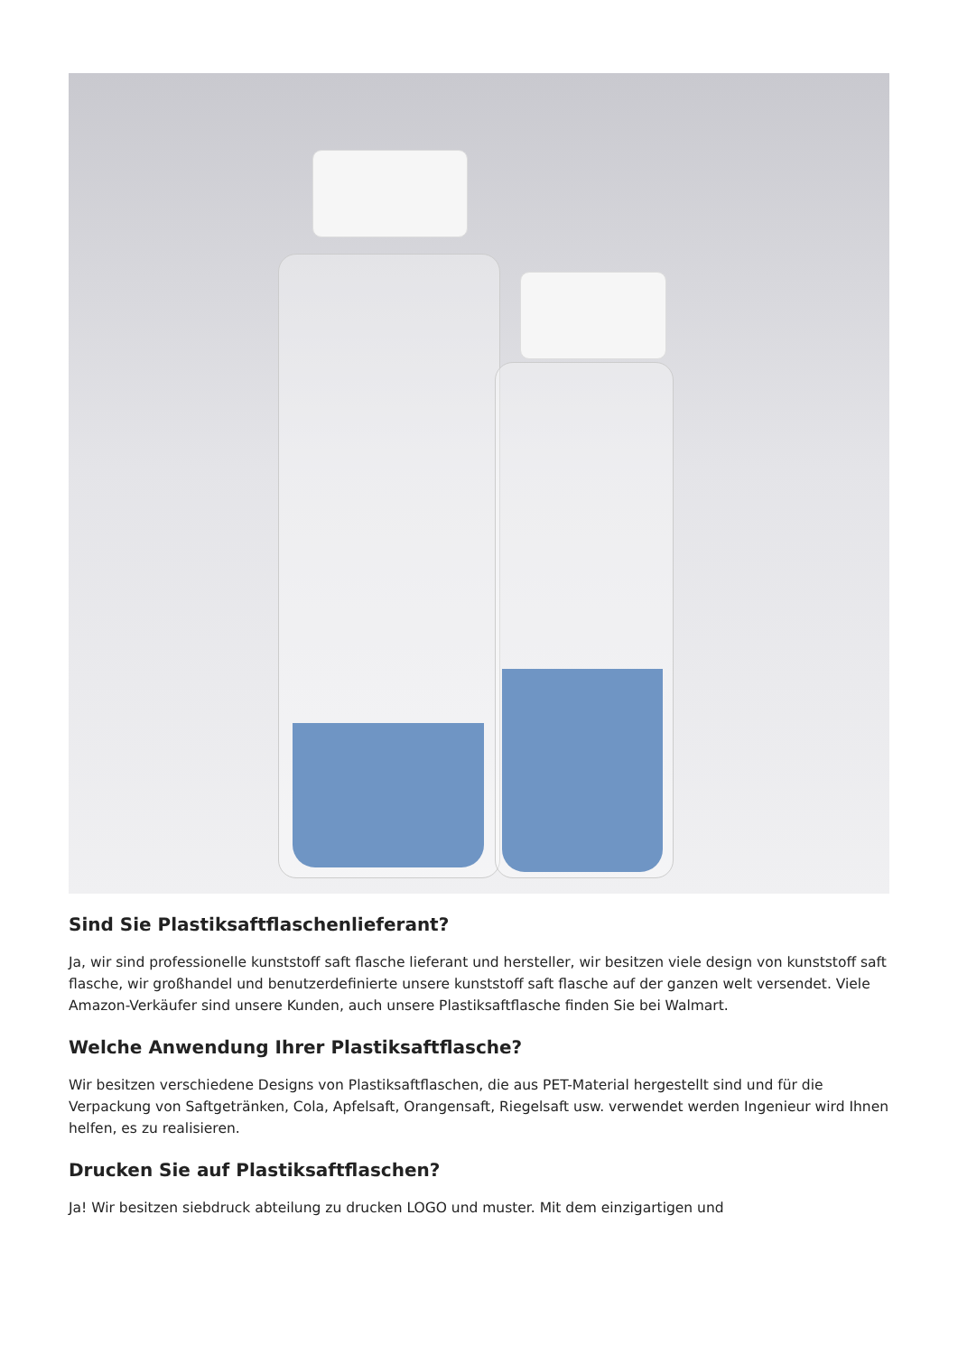Sind Sie Plastiksaftflaschenlieferant?
Ja, wir sind professionelle kunststoff saft flasche lieferant und hersteller, wir besitzen viele design von kunststoff saft flasche, wir großhandel und benutzerdefinierte unsere kunststoff saft flasche auf der ganzen welt versendet. Viele Amazon-Verkäufer sind unsere Kunden, auch unsere Plastiksaftflasche finden Sie bei Walmart.
Welche Anwendung Ihrer Plastiksaftflasche?
Wir besitzen verschiedene Designs von Plastiksaftflaschen, die aus PET-Material hergestellt sind und für die Verpackung von Saftgetränken, Cola, Apfelsaft, Orangensaft, Riegelsaft usw. verwendet werden Ingenieur wird Ihnen helfen, es zu realisieren.
Drucken Sie auf Plastiksaftflaschen?
Ja! Wir besitzen siebdruck abteilung zu drucken LOGO und muster. Mit dem einzigartigen und